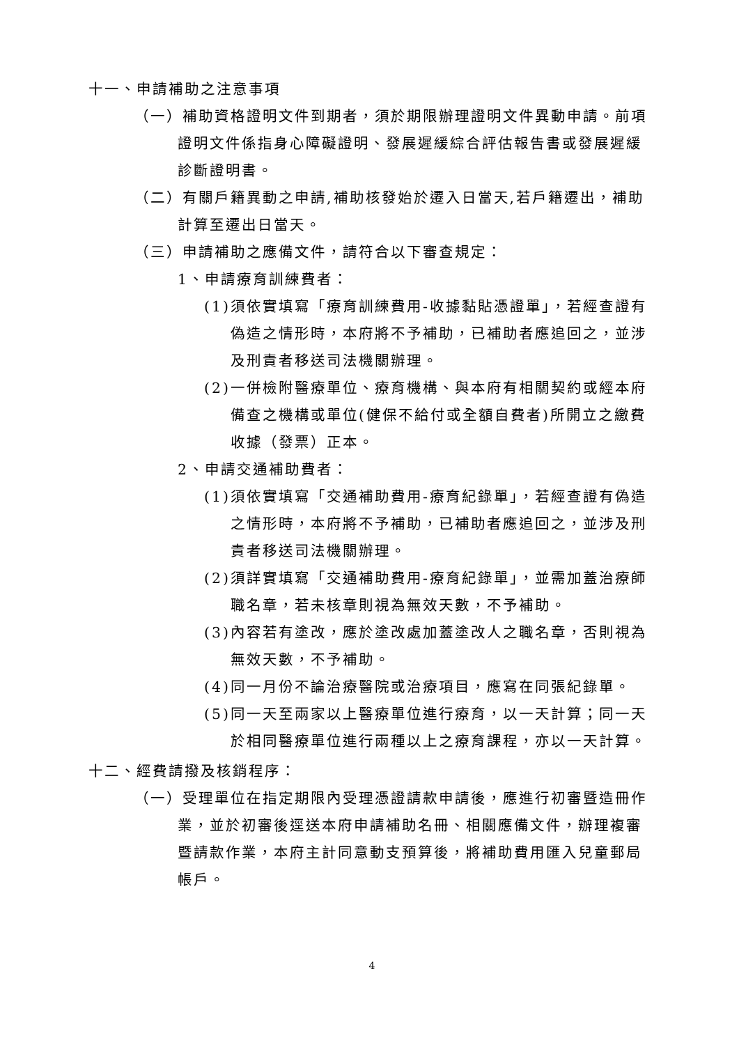十一、申請補助之注意事項
（一）補助資格證明文件到期者，須於期限辦理證明文件異動申請。前項證明文件係指身心障礙證明、發展遲緩綜合評估報告書或發展遲緩診斷證明書。
（二）有關戶籍異動之申請,補助核發始於遷入日當天,若戶籍遷出，補助計算至遷出日當天。
（三）申請補助之應備文件，請符合以下審查規定：
1、申請療育訓練費者：
(1)須依實填寫「療育訓練費用-收據黏貼憑證單」，若經查證有偽造之情形時，本府將不予補助，已補助者應追回之，並涉及刑責者移送司法機關辦理。
(2)一併檢附醫療單位、療育機構、與本府有相關契約或經本府備查之機構或單位(健保不給付或全額自費者)所開立之繳費收據（發票）正本。
2、申請交通補助費者：
(1)須依實填寫「交通補助費用-療育紀錄單」，若經查證有偽造之情形時，本府將不予補助，已補助者應追回之，並涉及刑責者移送司法機關辦理。
(2)須詳實填寫「交通補助費用-療育紀錄單」，並需加蓋治療師職名章，若未核章則視為無效天數，不予補助。
(3)內容若有塗改，應於塗改處加蓋塗改人之職名章，否則視為無效天數，不予補助。
(4)同一月份不論治療醫院或治療項目，應寫在同張紀錄單。
(5)同一天至兩家以上醫療單位進行療育，以一天計算；同一天於相同醫療單位進行兩種以上之療育課程，亦以一天計算。
十二、經費請撥及核銷程序：
（一）受理單位在指定期限內受理憑證請款申請後，應進行初審暨造冊作業，並於初審後逕送本府申請補助名冊、相關應備文件，辦理複審暨請款作業，本府主計同意動支預算後，將補助費用匯入兒童郵局帳戶。
4